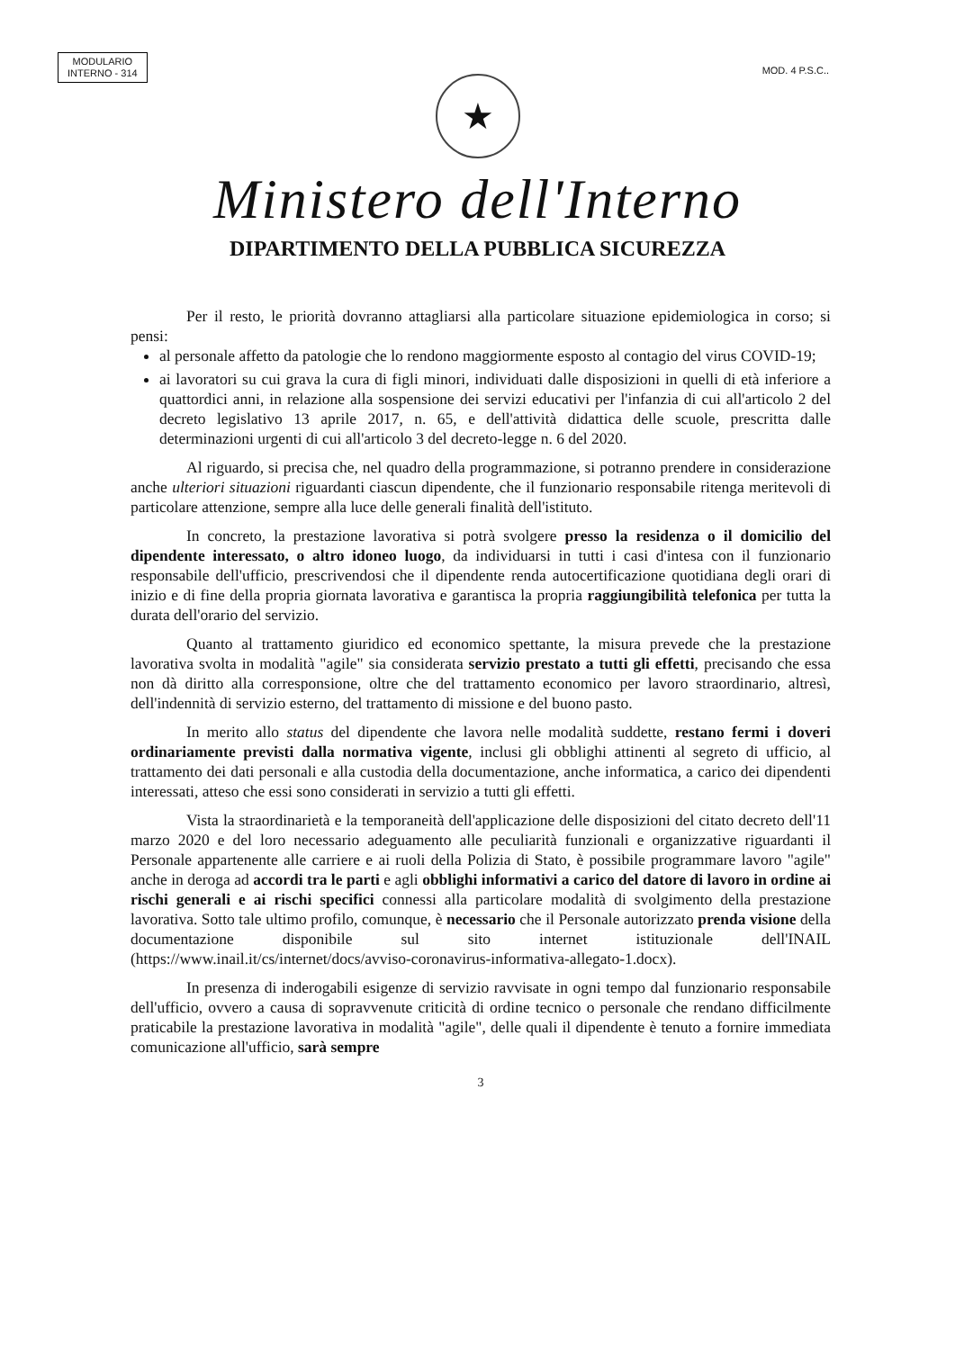MODULARIO
INTERNO - 314
MOD. 4 P.S.C..
★
Ministero dell'Interno
DIPARTIMENTO DELLA PUBBLICA SICUREZZA
Per il resto, le priorità dovranno attagliarsi alla particolare situazione epidemiologica in corso; si pensi:
al personale affetto da patologie che lo rendono maggiormente esposto al contagio del virus COVID-19;
ai lavoratori su cui grava la cura di figli minori, individuati dalle disposizioni in quelli di età inferiore a quattordici anni, in relazione alla sospensione dei servizi educativi per l'infanzia di cui all'articolo 2 del decreto legislativo 13 aprile 2017, n. 65, e dell'attività didattica delle scuole, prescritta dalle determinazioni urgenti di cui all'articolo 3 del decreto-legge n. 6 del 2020.
Al riguardo, si precisa che, nel quadro della programmazione, si potranno prendere in considerazione anche ulteriori situazioni riguardanti ciascun dipendente, che il funzionario responsabile ritenga meritevoli di particolare attenzione, sempre alla luce delle generali finalità dell'istituto.
In concreto, la prestazione lavorativa si potrà svolgere presso la residenza o il domicilio del dipendente interessato, o altro idoneo luogo, da individuarsi in tutti i casi d'intesa con il funzionario responsabile dell'ufficio, prescrivendosi che il dipendente renda autocertificazione quotidiana degli orari di inizio e di fine della propria giornata lavorativa e garantisca la propria raggiungibilità telefonica per tutta la durata dell'orario del servizio.
Quanto al trattamento giuridico ed economico spettante, la misura prevede che la prestazione lavorativa svolta in modalità "agile" sia considerata servizio prestato a tutti gli effetti, precisando che essa non dà diritto alla corresponsione, oltre che del trattamento economico per lavoro straordinario, altresì, dell'indennità di servizio esterno, del trattamento di missione e del buono pasto.
In merito allo status del dipendente che lavora nelle modalità suddette, restano fermi i doveri ordinariamente previsti dalla normativa vigente, inclusi gli obblighi attinenti al segreto di ufficio, al trattamento dei dati personali e alla custodia della documentazione, anche informatica, a carico dei dipendenti interessati, atteso che essi sono considerati in servizio a tutti gli effetti.
Vista la straordinarietà e la temporaneità dell'applicazione delle disposizioni del citato decreto dell'11 marzo 2020 e del loro necessario adeguamento alle peculiarità funzionali e organizzative riguardanti il Personale appartenente alle carriere e ai ruoli della Polizia di Stato, è possibile programmare lavoro "agile" anche in deroga ad accordi tra le parti e agli obblighi informativi a carico del datore di lavoro in ordine ai rischi generali e ai rischi specifici connessi alla particolare modalità di svolgimento della prestazione lavorativa. Sotto tale ultimo profilo, comunque, è necessario che il Personale autorizzato prenda visione della documentazione disponibile sul sito internet istituzionale dell'INAIL (https://www.inail.it/cs/internet/docs/avviso-coronavirus-informativa-allegato-1.docx).
In presenza di inderogabili esigenze di servizio ravvisate in ogni tempo dal funzionario responsabile dell'ufficio, ovvero a causa di sopravvenute criticità di ordine tecnico o personale che rendano difficilmente praticabile la prestazione lavorativa in modalità "agile", delle quali il dipendente è tenuto a fornire immediata comunicazione all'ufficio, sarà sempre
3